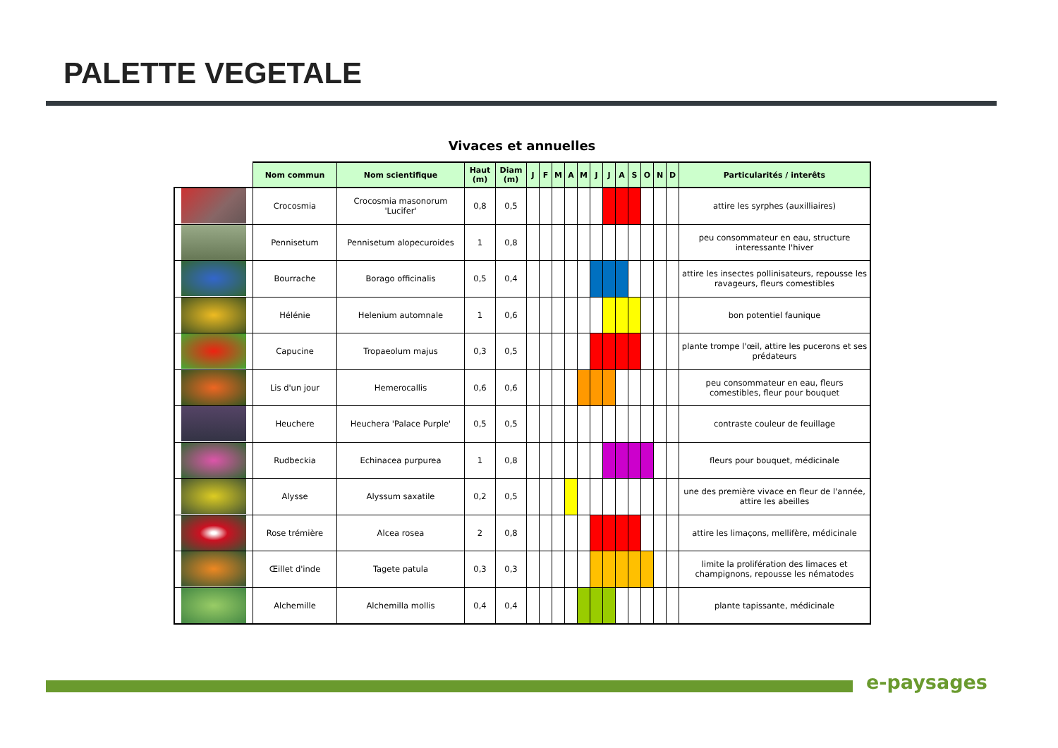PALETTE VEGETALE
Vivaces et annuelles
| | Nom commun | Nom scientifique | Haut (m) | Diam (m) | J | F | M | A | M | J | J | A | S | O | N | D | Particularités / interêts |
| --- | --- | --- | --- | --- | --- | --- | --- | --- | --- | --- | --- | --- | --- | --- | --- | --- | --- |
| | Crocosmia | Crocosmia masonorum 'Lucifer' | 0,8 | 0,5 | | | | | | | | | | | | | attire les syrphes (auxilliaires) |
| | Pennisetum | Pennisetum alopecuroides | 1 | 0,8 | | | | | | | | | | | | | peu consommateur en eau, structure interessante l'hiver |
| | Bourrache | Borago officinalis | 0,5 | 0,4 | | | | | | | | | | | | | attire les insectes pollinisateurs, repousse les ravageurs, fleurs comestibles |
| | Hélénie | Helenium automnale | 1 | 0,6 | | | | | | | | | | | | | bon potentiel faunique |
| | Capucine | Tropaeolum majus | 0,3 | 0,5 | | | | | | | | | | | | | plante trompe l'œil, attire les pucerons et ses prédateurs |
| | Lis d'un jour | Hemerocallis | 0,6 | 0,6 | | | | | | | | | | | | | peu consommateur en eau, fleurs comestibles, fleur pour bouquet |
| | Heuchere | Heuchera 'Palace Purple' | 0,5 | 0,5 | | | | | | | | | | | | | contraste couleur de feuillage |
| | Rudbeckia | Echinacea purpurea | 1 | 0,8 | | | | | | | | | | | | | fleurs pour bouquet, médicinale |
| | Alysse | Alyssum saxatile | 0,2 | 0,5 | | | | | | | | | | | | | une des première vivace en fleur de l'année, attire les abeilles |
| | Rose trémière | Alcea rosea | 2 | 0,8 | | | | | | | | | | | | | attire les limaçons, mellifère, médicinale |
| | Œillet d'inde | Tagete patula | 0,3 | 0,3 | | | | | | | | | | | | | limite la prolifération des limaces et champignons, repousse les nématodes |
| | Alchemille | Alchemilla mollis | 0,4 | 0,4 | | | | | | | | | | | | | plante tapissante, médicinale |
e-paysages